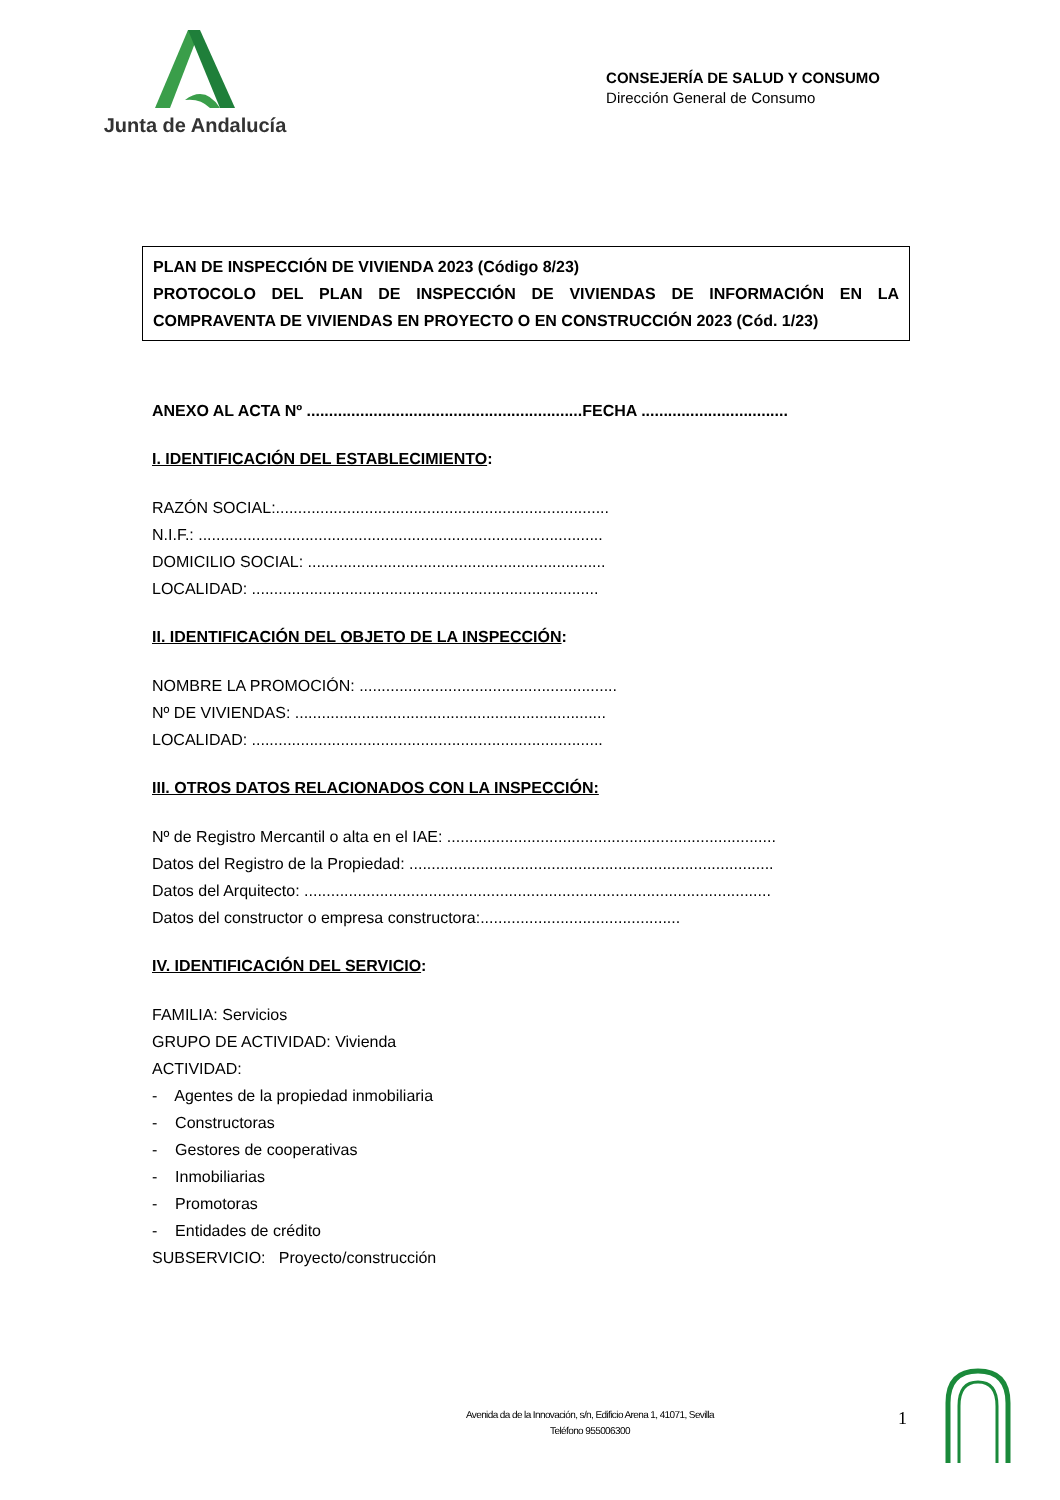Junta de Andalucía
CONSEJERÍA DE SALUD Y CONSUMO
Dirección General de Consumo
PLAN DE INSPECCIÓN DE VIVIENDA 2023 (Código 8/23)
PROTOCOLO DEL PLAN DE INSPECCIÓN DE VIVIENDAS DE INFORMACIÓN EN LA COMPRAVENTA DE VIVIENDAS EN PROYECTO O EN CONSTRUCCIÓN 2023 (Cód. 1/23)
ANEXO AL ACTA Nº ..............................................................FECHA .................................
I. IDENTIFICACIÓN DEL ESTABLECIMIENTO:
RAZÓN SOCIAL:...........................................................................
N.I.F.: ...........................................................................................
DOMICILIO SOCIAL: ...................................................................
LOCALIDAD: ..............................................................................
II. IDENTIFICACIÓN DEL OBJETO DE LA INSPECCIÓN:
NOMBRE LA PROMOCIÓN: ..........................................................
Nº DE VIVIENDAS: ......................................................................
LOCALIDAD: ...............................................................................
III. OTROS DATOS RELACIONADOS CON LA INSPECCIÓN:
Nº de Registro Mercantil o alta en el IAE: ..........................................................................
Datos del Registro de la Propiedad: ..................................................................................
Datos del Arquitecto: .........................................................................................................
Datos del constructor o empresa constructora:.............................................
IV. IDENTIFICACIÓN DEL SERVICIO:
FAMILIA: Servicios
GRUPO DE ACTIVIDAD: Vivienda
ACTIVIDAD:
- Agentes de la propiedad inmobiliaria
- Constructoras
- Gestores de cooperativas
- Inmobiliarias
- Promotoras
- Entidades de crédito
SUBSERVICIO: Proyecto/construcción
Avenida da de la Innovación, s/n, Edificio Arena 1, 41071, Sevilla
Teléfono 955006300
1